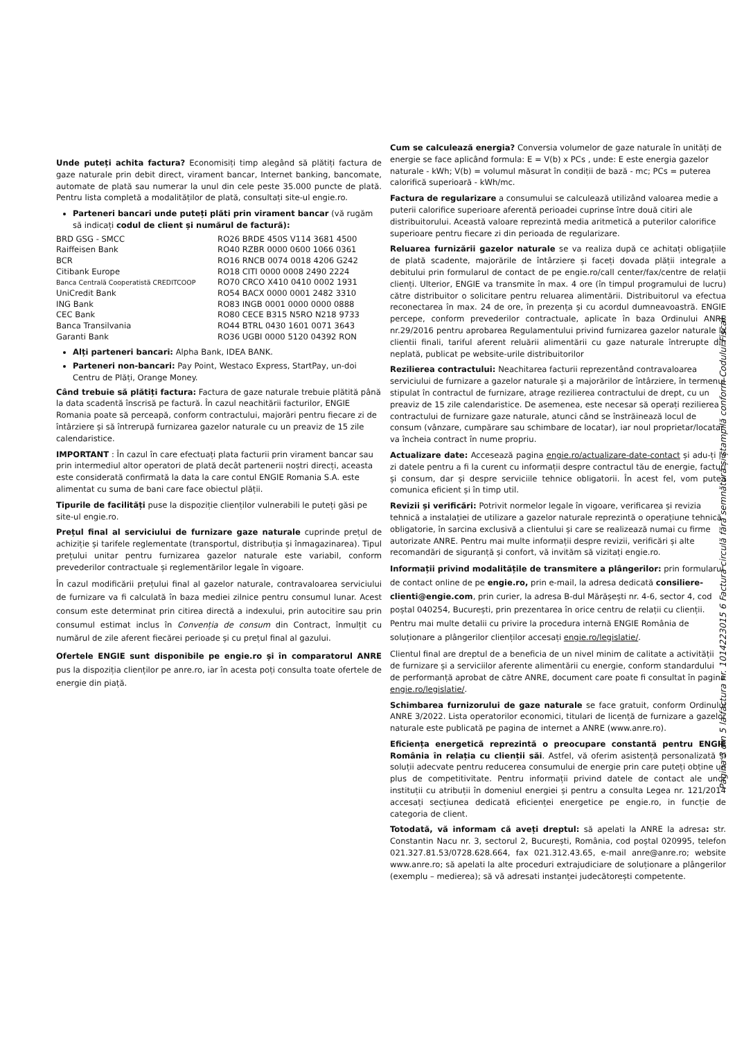Unde puteți achita factura? Economisiți timp alegând să plătiți factura de gaze naturale prin debit direct, virament bancar, Internet banking, bancomate, automate de plată sau numerar la unul din cele peste 35.000 puncte de plată. Pentru lista completă a modalităților de plată, consultați site-ul engie.ro.
Parteneri bancari unde puteți plăti prin virament bancar (vă rugăm să indicați codul de client și numărul de factură):
| BRD GSG - SMCC | RO26 BRDE 450S V114 3681 4500 |
| Raiffeisen Bank | RO40 RZBR 0000 0600 1066 0361 |
| BCR | RO16 RNCB 0074 0018 4206 G242 |
| Citibank Europe | RO18 CITI 0000 0008 2490 2224 |
| Banca Centrală Cooperatistă CREDITCOOP | RO70 CRCO X410 0410 0002 1931 |
| UniCredit Bank | RO54 BACX 0000 0001 2482 3310 |
| ING Bank | RO83 INGB 0001 0000 0000 0888 |
| CEC Bank | RO80 CECE B315 N5RO N218 9733 |
| Banca Transilvania | RO44 BTRL 0430 1601 0071 3643 |
| Garanti Bank | RO36 UGBI 0000 5120 04392 RON |
Alți parteneri bancari: Alpha Bank, IDEA BANK.
Parteneri non-bancari: Pay Point, Westaco Express, StartPay, un-doi Centru de Plăți, Orange Money.
Când trebuie să plătiți factura: Factura de gaze naturale trebuie plătită până la data scadentă înscrisă pe factură. În cazul neachitării facturilor, ENGIE Romania poate să perceapă, conform contractului, majorări pentru fiecare zi de întârziere și să întrerupă furnizarea gazelor naturale cu un preaviz de 15 zile calendaristice.
IMPORTANT : În cazul în care efectuați plata facturii prin virament bancar sau prin intermediul altor operatori de plată decât partenerii noștri direcți, aceasta este considerată confirmată la data la care contul ENGIE Romania S.A. este alimentat cu suma de bani care face obiectul plății.
Tipurile de facilități puse la dispoziție clienților vulnerabili le puteți găsi pe site-ul engie.ro.
Prețul final al serviciului de furnizare gaze naturale cuprinde prețul de achiziție și tarifele reglementate (transportul, distribuția și înmagazinarea). Tipul prețului unitar pentru furnizarea gazelor naturale este variabil, conform prevederilor contractuale și reglementărilor legale în vigoare.
În cazul modificării prețului final al gazelor naturale, contravaloarea serviciului de furnizare va fi calculată în baza mediei zilnice pentru consumul lunar. Acest consum este determinat prin citirea directă a indexului, prin autocitire sau prin consumul estimat inclus în Convenția de consum din Contract, înmulțit cu numărul de zile aferent fiecărei perioade și cu prețul final al gazului.
Ofertele ENGIE sunt disponibile pe engie.ro și în comparatorul ANRE pus la dispoziția clienților pe anre.ro, iar în acesta poți consulta toate ofertele de energie din piață.
Cum se calculează energia? Conversia volumelor de gaze naturale în unități de energie se face aplicând formula: E = V(b) x PCs , unde: E este energia gazelor naturale - kWh; V(b) = volumul măsurat în condiții de bază - mc; PCs = puterea calorifică superioară - kWh/mc.
Factura de regularizare a consumului se calculează utilizând valoarea medie a puterii calorifice superioare aferentă perioadei cuprinse între două citiri ale distribuitorului. Această valoare reprezintă media aritmetică a puterilor calorifice superioare pentru fiecare zi din perioada de regularizare.
Reluarea furnizării gazelor naturale se va realiza după ce achitați obligațiile de plată scadente, majorările de întârziere și faceți dovada plății integrale a debitului prin formularul de contact de pe engie.ro/call center/fax/centre de relații clienți. Ulterior, ENGIE va transmite în max. 4 ore (în timpul programului de lucru) către distribuitor o solicitare pentru reluarea alimentării. Distribuitorul va efectua reconectarea în max. 24 de ore, în prezența și cu acordul dumneavoastră. ENGIE percepe, conform prevederilor contractuale, aplicate în baza Ordinului ANRE nr.29/2016 pentru aprobarea Regulamentului privind furnizarea gazelor naturale la clientii finali, tariful aferent reluării alimentării cu gaze naturale întrerupte din neplată, publicat pe website-urile distribuitorilor
Rezilierea contractului: Neachitarea facturii reprezentând contravaloarea serviciului de furnizare a gazelor naturale și a majorărilor de întârziere, în termenul stipulat în contractul de furnizare, atrage rezilierea contractului de drept, cu un preaviz de 15 zile calendaristice. De asemenea, este necesar să operați rezilierea contractului de furnizare gaze naturale, atunci când se înstrăinează locul de consum (vânzare, cumpărare sau schimbare de locatar), iar noul proprietar/locatar va încheia contract în nume propriu.
Actualizare date: Accesează pagina engie.ro/actualizare-date-contact și adu-ți la zi datele pentru a fi la curent cu informații despre contractul tău de energie, facturi și consum, dar și despre serviciile tehnice obligatorii. În acest fel, vom putea comunica eficient și în timp util.
Revizii și verificări: Potrivit normelor legale în vigoare, verificarea și revizia tehnică a instalației de utilizare a gazelor naturale reprezintă o operațiune tehnică obligatorie, în sarcina exclusivă a clientului și care se realizează numai cu firme autorizate ANRE. Pentru mai multe informații despre revizii, verificări și alte recomandări de siguranță și confort, vă invităm să vizitați engie.ro.
Informații privind modalitățile de transmitere a plângerilor: prin formularul de contact online de pe engie.ro, prin e-mail, la adresa dedicată consiliere-clienti@engie.com, prin curier, la adresa B-dul Mărășești nr. 4-6, sector 4, cod poștal 040254, București, prin prezentarea în orice centru de relații cu clienții. Pentru mai multe detalii cu privire la procedura internă ENGIE România de soluționare a plângerilor clienților accesați engie.ro/legislatie/.
Clientul final are dreptul de a beneficia de un nivel minim de calitate a activității de furnizare și a serviciilor aferente alimentării cu energie, conform standardului de performanță aprobat de către ANRE, document care poate fi consultat în pagina engie.ro/legislatie/.
Schimbarea furnizorului de gaze naturale se face gratuit, conform Ordinului ANRE 3/2022. Lista operatorilor economici, titulari de licență de furnizare a gazelor naturale este publicată pe pagina de internet a ANRE (www.anre.ro).
Eficiența energetică reprezintă o preocupare constantă pentru ENGIE România în relația cu clienții săi. Astfel, vă oferim asistență personalizată și soluții adecvate pentru reducerea consumului de energie prin care puteți obține un plus de competitivitate. Pentru informații privind datele de contact ale unor instituții cu atribuții în domeniul energiei și pentru a consulta Legea nr. 121/2014 accesați secțiunea dedicată eficienței energetice pe engie.ro, in funcție de categoria de client.
Totodată, vă informam că aveți dreptul: să apelati la ANRE la adresa: str. Constantin Nacu nr. 3, sectorul 2, București, România, cod poștal 020995, telefon 021.327.81.53/0728.628.664, fax 021.312.43.65, e-mail anre@anre.ro; website www.anre.ro; să apelati la alte proceduri extrajudiciare de soluționare a plângerilor (exemplu – medierea); să vă adresati instanței judecătorești competente.
Pagina 3 din 5 la factura nr. 1014223015 6 Factura circulă fără semnătură și ștampilă conform Codului Fiscal.